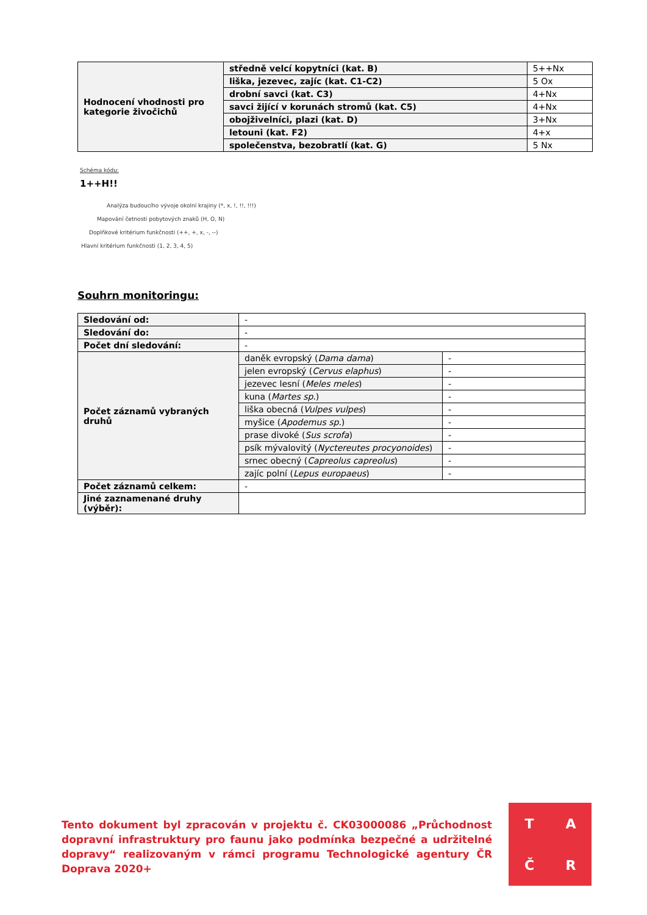| Hodnocení vhodnosti pro kategorie živočichů | středně velcí kopytníci (kat. B) | 5++Nx |
| | liška, jezevec, zajíc (kat. C1-C2) | 5 Ox |
| | drobní savci (kat. C3) | 4+Nx |
| | savci žijící v korunách stromů (kat. C5) | 4+Nx |
| | obojživelníci, plazi (kat. D) | 3+Nx |
| | letouni (kat. F2) | 4+x |
| | společenstva, bezobratlí (kat. G) | 5 Nx |
Schéma kódu:
1++H!!
Analýza budoucího vývoje okolní krajiny (*, x, !, !!, !!!)
Mapování četnosti pobytových znaků (H, O, N)
Doplňkové kritérium funkčnosti (++, +, x, -, --)
Hlavní kritérium funkčnosti (1, 2, 3, 4, 5)
Souhrn monitoringu:
| Sledování od: | - | |
| Sledování do: | - | |
| Počet dní sledování: | - | |
| Počet záznamů vybraných druhů | daněk evropský ( Dama dama ) | - |
| | jelen evropský ( Cervus elaphus ) | - |
| | jezevec lesní ( Meles meles ) | - |
| | kuna ( Martes sp. ) | - |
| | liška obecná ( Vulpes vulpes ) | - |
| | myšice ( Apodemus sp. ) | - |
| | prase divoké ( Sus scrofa ) | - |
| | psík mývalovitý ( Nyctereutes procyonoides ) | - |
| | srnec obecný ( Capreolus capreolus ) | - |
| | zajíc polní ( Lepus europaeus ) | - |
| Počet záznamů celkem: | - | |
| Jiné zaznamenané druhy (výběr): | | |
Tento dokument byl zpracován v projektu č. CK03000086 „Průchodnost dopravní infrastruktury pro faunu jako podmínka bezpečné a udržitelné dopravy“ realizovaným v rámci programu Technologické agentury ČR Doprava 2020+
T A Č R